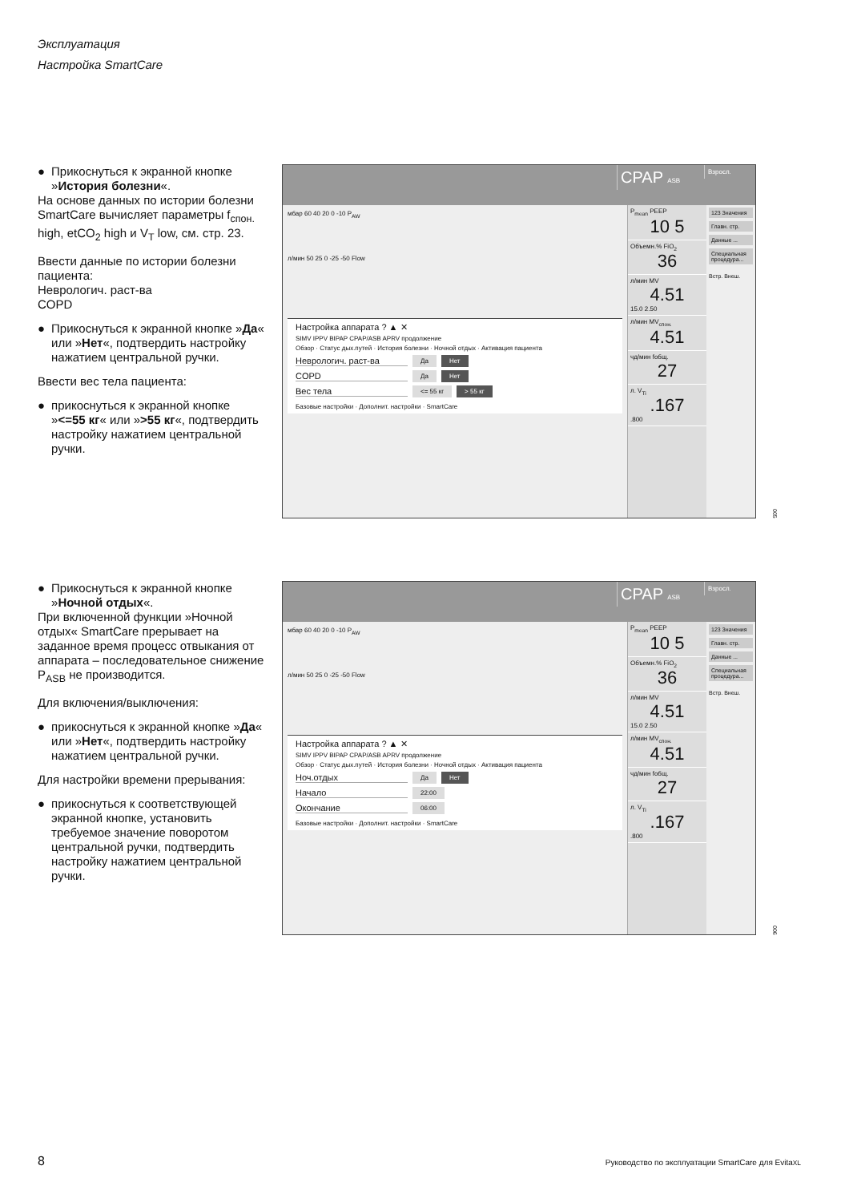Эксплуатация
Настройка SmartCare
● Прикоснуться к экранной кнопке »История болезни«.
На основе данных по истории болезни SmartCare вычисляет параметры f<sub>спон.</sub> high, etCO<sub>2</sub> high и V<sub>T</sub> low, см. стр. 23.
Ввести данные по истории болезни пациента:
Неврологич. раст-ва
COPD
● Прикоснуться к экранной кнопке »Да« или »Нет«, подтвердить настройку нажатием центральной ручки.
Ввести вес тела пациента:
● прикоснуться к экранной кнопке »<=55 кг« или »>55 кг«, подтвердить настройку нажатием центральной ручки.
CPAP ASB Взросл.
мбар 60 40 20 0 -10 P<sub>AW</sub>
л/мин 50 25 0 -25 -50 Flow
Настройка аппарата ? ▲ ✕
SIMV IPPV BIPAP CPAP/ASB APRV продолжение
Обзор · Статус дых.путей · История болезни · Ночной отдых · Активация пациента
Неврологич. раст-ва Да Нет
COPD Да Нет
Вес тела <= 55 кг > 55 кг
Базовые настройки · Дополнит. настройки · SmartCare
P<sub>mean</sub> PEEP
10 5
Объемн.% FiO<sub>2</sub>
36
л/мин MV
4.51
15.0 2.50
л/мин MV<sub>спон.</sub>
4.51
чд/мин fобщ.
27
л. V<sub>Ti</sub>.167.800
123 Значения
Главн. стр.
Данные ...
Специальная процедура...
Встр. Внеш.
005
● Прикоснуться к экранной кнопке »Ночной отдых«.
При включенной функции »Ночной отдых« SmartCare прерывает на заданное время процесс отвыкания от аппарата – последовательное снижение P<sub>ASB</sub> не производится.
Для включения/выключения:
● прикоснуться к экранной кнопке »Да« или »Нет«, подтвердить настройку нажатием центральной ручки.
Для настройки времени прерывания:
● прикоснуться к соответствующей экранной кнопке, установить требуемое значение поворотом центральной ручки, подтвердить настройку нажатием центральной ручки.
CPAP ASB Взросл.
мбар 60 40 20 0 -10 P<sub>AW</sub>
л/мин 50 25 0 -25 -50 Flow
Настройка аппарата ? ▲ ✕
SIMV IPPV BIPAP CPAP/ASB APRV продолжение
Обзор · Статус дых.путей · История болезни · Ночной отдых · Активация пациента
Ноч.отдых Да Нет
Начало 22:00
Окончание 06:00
Базовые настройки · Дополнит. настройки · SmartCare
P<sub>mean</sub> PEEP
10 5
Объемн.% FiO<sub>2</sub>
36
л/мин MV
4.51
15.0 2.50
л/мин MV<sub>спон.</sub>
4.51
чд/мин fобщ.
27
л. V<sub>Ti</sub>.167.800
123 Значения
Главн. стр.
Данные ...
Специальная процедура...
Встр. Внеш.
006
8 Руководство по эксплуатации SmartCare для EvitaXL